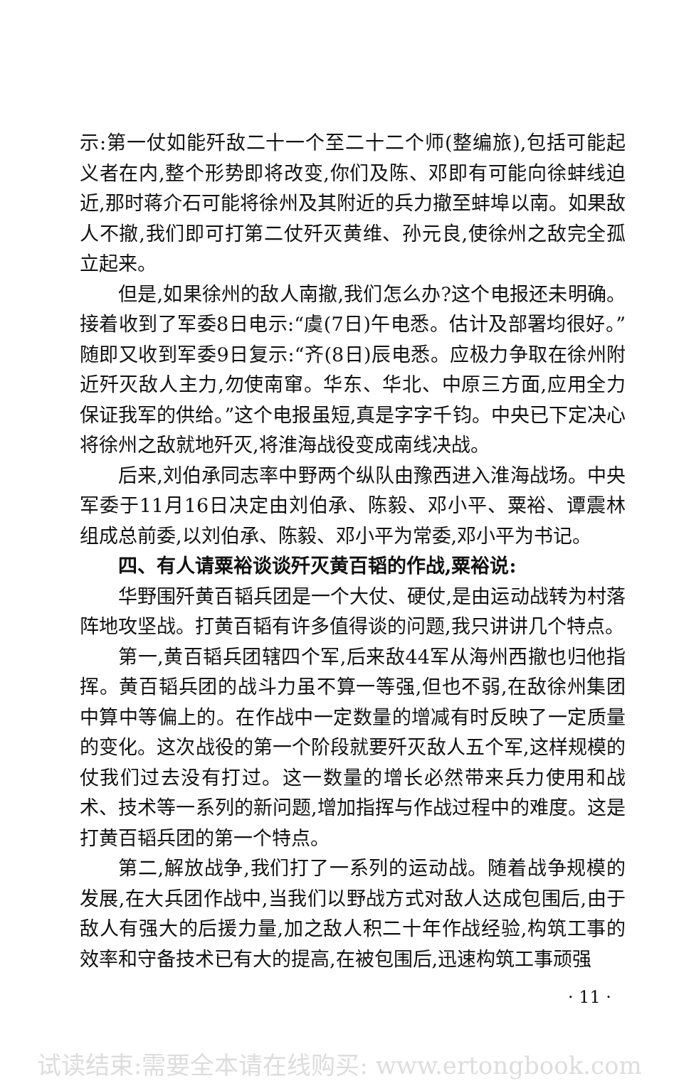示:第一仗如能歼敌二十一个至二十二个师(整编旅),包括可能起义者在内,整个形势即将改变,你们及陈、邓即有可能向徐蚌线迫近,那时蒋介石可能将徐州及其附近的兵力撤至蚌埠以南。如果敌人不撤,我们即可打第二仗歼灭黄维、孙元良,使徐州之敌完全孤立起来。
但是,如果徐州的敌人南撤,我们怎么办?这个电报还未明确。接着收到了军委8日电示:“虞(7日)午电悉。估计及部署均很好。”随即又收到军委9日复示:“齐(8日)辰电悉。应极力争取在徐州附近歼灭敌人主力,勿使南窜。华东、华北、中原三方面,应用全力保证我军的供给。”这个电报虽短,真是字字千钧。中央已下定决心将徐州之敌就地歼灭,将淮海战役变成南线决战。
后来,刘伯承同志率中野两个纵队由豫西进入淮海战场。中央军委于11月16日决定由刘伯承、陈毅、邓小平、粟裕、谭震林组成总前委,以刘伯承、陈毅、邓小平为常委,邓小平为书记。
四、有人请粟裕谈谈歼灭黄百韬的作战,粟裕说:
华野围歼黄百韬兵团是一个大仗、硬仗,是由运动战转为村落阵地攻坚战。打黄百韬有许多值得谈的问题,我只讲讲几个特点。
第一,黄百韬兵团辖四个军,后来敌44军从海州西撤也归他指挥。黄百韬兵团的战斗力虽不算一等强,但也不弱,在敌徐州集团中算中等偏上的。在作战中一定数量的增减有时反映了一定质量的变化。这次战役的第一个阶段就要歼灭敌人五个军,这样规模的仗我们过去没有打过。这一数量的增长必然带来兵力使用和战术、技术等一系列的新问题,增加指挥与作战过程中的难度。这是打黄百韬兵团的第一个特点。
第二,解放战争,我们打了一系列的运动战。随着战争规模的发展,在大兵团作战中,当我们以野战方式对敌人达成包围后,由于敌人有强大的后援力量,加之敌人积二十年作战经验,构筑工事的效率和守备技术已有大的提高,在被包围后,迅速构筑工事顽强
· 11 ·
试读结束:需要全本请在线购买: www.ertongbook.com